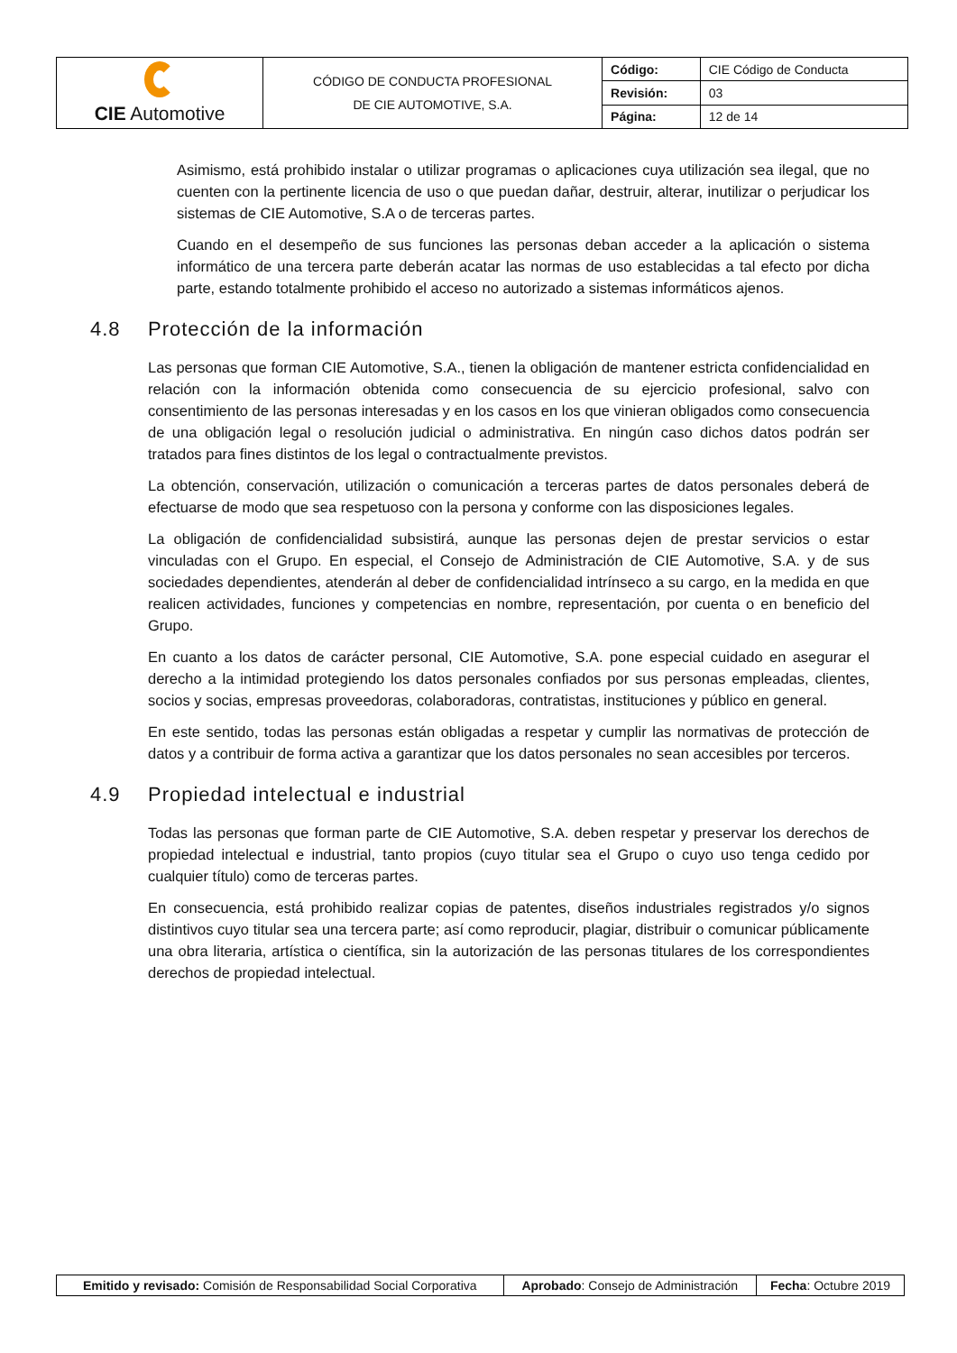| CIE Automotive | CÓDIGO DE CONDUCTA PROFESIONAL DE CIE AUTOMOTIVE, S.A. | Código: | CIE Código de Conducta |
| | | Revisión: | 03 |
| | | Página: | 12 de 14 |
Asimismo, está prohibido instalar o utilizar programas o aplicaciones cuya utilización sea ilegal, que no cuenten con la pertinente licencia de uso o que puedan dañar, destruir, alterar, inutilizar o perjudicar los sistemas de CIE Automotive, S.A o de terceras partes.
Cuando en el desempeño de sus funciones las personas deban acceder a la aplicación o sistema informático de una tercera parte deberán acatar las normas de uso establecidas a tal efecto por dicha parte, estando totalmente prohibido el acceso no autorizado a sistemas informáticos ajenos.
4.8 Protección de la información
Las personas que forman CIE Automotive, S.A., tienen la obligación de mantener estricta confidencialidad en relación con la información obtenida como consecuencia de su ejercicio profesional, salvo con consentimiento de las personas interesadas y en los casos en los que vinieran obligados como consecuencia de una obligación legal o resolución judicial o administrativa. En ningún caso dichos datos podrán ser tratados para fines distintos de los legal o contractualmente previstos.
La obtención, conservación, utilización o comunicación a terceras partes de datos personales deberá de efectuarse de modo que sea respetuoso con la persona y conforme con las disposiciones legales.
La obligación de confidencialidad subsistirá, aunque las personas dejen de prestar servicios o estar vinculadas con el Grupo. En especial, el Consejo de Administración de CIE Automotive, S.A. y de sus sociedades dependientes, atenderán al deber de confidencialidad intrínseco a su cargo, en la medida en que realicen actividades, funciones y competencias en nombre, representación, por cuenta o en beneficio del Grupo.
En cuanto a los datos de carácter personal, CIE Automotive, S.A. pone especial cuidado en asegurar el derecho a la intimidad protegiendo los datos personales confiados por sus personas empleadas, clientes, socios y socias, empresas proveedoras, colaboradoras, contratistas, instituciones y público en general.
En este sentido, todas las personas están obligadas a respetar y cumplir las normativas de protección de datos y a contribuir de forma activa a garantizar que los datos personales no sean accesibles por terceros.
4.9 Propiedad intelectual e industrial
Todas las personas que forman parte de CIE Automotive, S.A. deben respetar y preservar los derechos de propiedad intelectual e industrial, tanto propios (cuyo titular sea el Grupo o cuyo uso tenga cedido por cualquier título) como de terceras partes.
En consecuencia, está prohibido realizar copias de patentes, diseños industriales registrados y/o signos distintivos cuyo titular sea una tercera parte; así como reproducir, plagiar, distribuir o comunicar públicamente una obra literaria, artística o científica, sin la autorización de las personas titulares de los correspondientes derechos de propiedad intelectual.
| Emitido y revisado: Comisión de Responsabilidad Social Corporativa | Aprobado : Consejo de Administración | Fecha : Octubre 2019 |